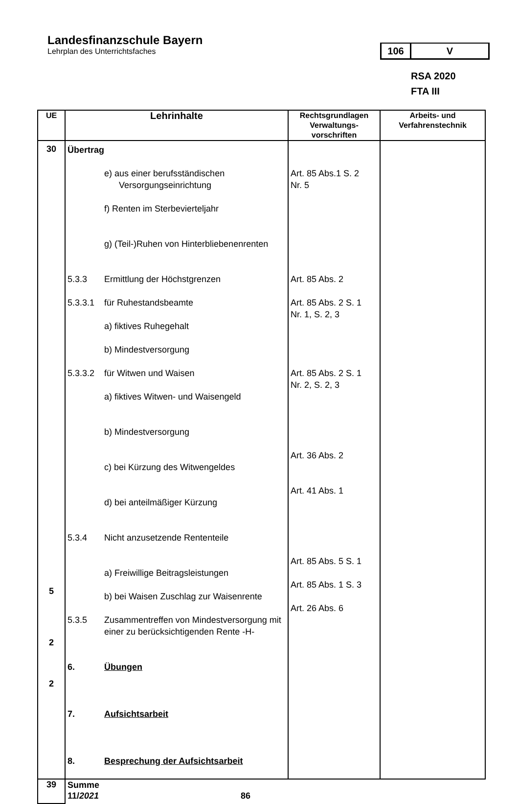Landesfinanzschule Bayern
Lehrplan des Unterrichtsfaches
106 V
RSA 2020
FTA III
| UE | Lehrinhalte | Rechtsgrundlagen Verwaltungs-vorschriften | Arbeits- und Verfahrenstechnik |
| --- | --- | --- | --- |
| 30 5 2 2 | Übertrag e) aus einer berufsständischen Versorgungseinrichtung f) Renten im Sterbevierteljahr g) (Teil-)Ruhen von Hinterbliebenenrenten 5.3.3 Ermittlung der Höchstgrenzen 5.3.3.1 für Ruhestandsbeamte a) fiktives Ruhegehalt b) Mindestversorgung 5.3.3.2 für Witwen und Waisen a) fiktives Witwen- und Waisengeld b) Mindestversorgung c) bei Kürzung des Witwengeldes d) bei anteilmäßiger Kürzung 5.3.4 Nicht anzusetzende Rententeile a) Freiwillige Beitragsleistungen b) bei Waisen Zuschlag zur Waisenrente 5.3.5 Zusammentreffen von Mindestversorgung mit einer zu berücksichtigenden Rente -H- 6. Übungen 7. Aufsichtsarbeit 8. Besprechung der Aufsichtsarbeit | Art. 85 Abs.1 S. 2 Nr. 5 Art. 85 Abs. 2 Art. 85 Abs. 2 S. 1 Nr. 1, S. 2, 3 Art. 85 Abs. 2 S. 1 Nr. 2, S. 2, 3 Art. 36 Abs. 2 Art. 41 Abs. 1 Art. 85 Abs. 5 S. 1 Art. 85 Abs. 1 S. 3 Art. 26 Abs. 6 | |
| 39 | Summe 11/ 2021 86 | | |